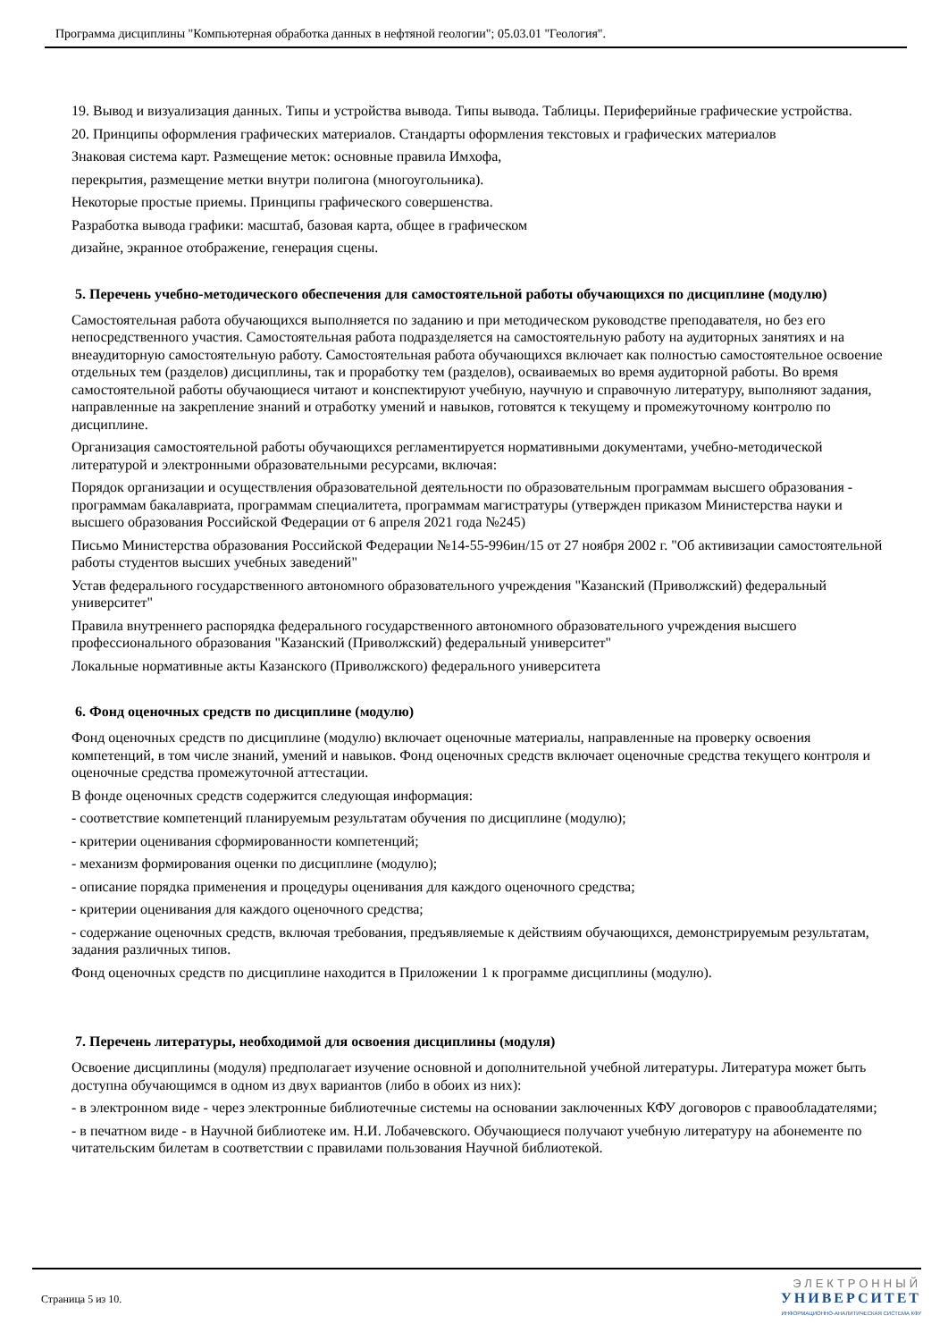Программа дисциплины "Компьютерная обработка данных в нефтяной геологии"; 05.03.01 "Геология".
19. Вывод и визуализация данных. Типы и устройства вывода. Типы вывода. Таблицы. Периферийные графические устройства.
20. Принципы оформления графических материалов. Стандарты оформления текстовых и графических материалов
Знаковая система карт. Размещение меток: основные правила Имхофа,
перекрытия, размещение метки внутри полигона (многоугольника).
Некоторые простые приемы. Принципы графического совершенства.
Разработка вывода графики: масштаб, базовая карта, общее в графическом
дизайне, экранное отображение, генерация сцены.
5. Перечень учебно-методического обеспечения для самостоятельной работы обучающихся по дисциплине (модулю)
Самостоятельная работа обучающихся выполняется по заданию и при методическом руководстве преподавателя, но без его непосредственного участия. Самостоятельная работа подразделяется на самостоятельную работу на аудиторных занятиях и на внеаудиторную самостоятельную работу. Самостоятельная работа обучающихся включает как полностью самостоятельное освоение отдельных тем (разделов) дисциплины, так и проработку тем (разделов), осваиваемых во время аудиторной работы. Во время самостоятельной работы обучающиеся читают и конспектируют учебную, научную и справочную литературу, выполняют задания, направленные на закрепление знаний и отработку умений и навыков, готовятся к текущему и промежуточному контролю по дисциплине.
Организация самостоятельной работы обучающихся регламентируется нормативными документами, учебно-методической литературой и электронными образовательными ресурсами, включая:
Порядок организации и осуществления образовательной деятельности по образовательным программам высшего образования - программам бакалавриата, программам специалитета, программам магистратуры (утвержден приказом Министерства науки и высшего образования Российской Федерации от 6 апреля 2021 года №245)
Письмо Министерства образования Российской Федерации №14-55-996ин/15 от 27 ноября 2002 г. "Об активизации самостоятельной работы студентов высших учебных заведений"
Устав федерального государственного автономного образовательного учреждения "Казанский (Приволжский) федеральный университет"
Правила внутреннего распорядка федерального государственного автономного образовательного учреждения высшего профессионального образования "Казанский (Приволжский) федеральный университет"
Локальные нормативные акты Казанского (Приволжского) федерального университета
6. Фонд оценочных средств по дисциплине (модулю)
Фонд оценочных средств по дисциплине (модулю) включает оценочные материалы, направленные на проверку освоения компетенций, в том числе знаний, умений и навыков. Фонд оценочных средств включает оценочные средства текущего контроля и оценочные средства промежуточной аттестации.
В фонде оценочных средств содержится следующая информация:
- соответствие компетенций планируемым результатам обучения по дисциплине (модулю);
- критерии оценивания сформированности компетенций;
- механизм формирования оценки по дисциплине (модулю);
- описание порядка применения и процедуры оценивания для каждого оценочного средства;
- критерии оценивания для каждого оценочного средства;
- содержание оценочных средств, включая требования, предъявляемые к действиям обучающихся, демонстрируемым результатам, задания различных типов.
Фонд оценочных средств по дисциплине находится в Приложении 1 к программе дисциплины (модулю).
7. Перечень литературы, необходимой для освоения дисциплины (модуля)
Освоение дисциплины (модуля) предполагает изучение основной и дополнительной учебной литературы. Литература может быть доступна обучающимся в одном из двух вариантов (либо в обоих из них):
- в электронном виде - через электронные библиотечные системы на основании заключенных КФУ договоров с правообладателями;
- в печатном виде - в Научной библиотеке им. Н.И. Лобачевского. Обучающиеся получают учебную литературу на абонементе по читательским билетам в соответствии с правилами пользования Научной библиотекой.
Страница 5 из 10.
ЭЛЕКТРОННЫЙ
УНИВЕРСИТЕТ
ИНФОРМАЦИОННО-АНАЛИТИЧЕСКАЯ СИСТЕМА КФУ